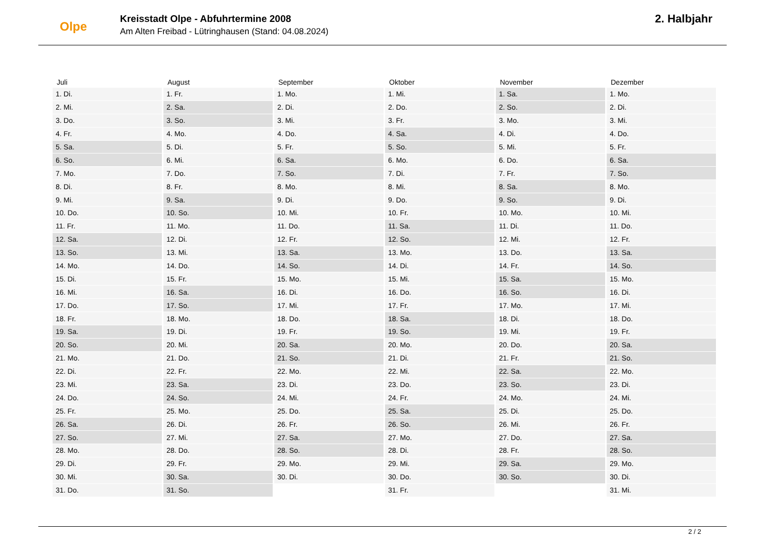Olpe
Kreisstadt Olpe - Abfuhrtermine 2008
Am Alten Freibad - Lütringhausen (Stand: 04.08.2024)
2. Halbjahr
| Juli | August | September | Oktober | November | Dezember |
| --- | --- | --- | --- | --- | --- |
| 1. Di. | 1. Fr. | 1. Mo. | 1. Mi. | 1. Sa. | 1. Mo. |
| 2. Mi. | 2. Sa. | 2. Di. | 2. Do. | 2. So. | 2. Di. |
| 3. Do. | 3. So. | 3. Mi. | 3. Fr. | 3. Mo. | 3. Mi. |
| 4. Fr. | 4. Mo. | 4. Do. | 4. Sa. | 4. Di. | 4. Do. |
| 5. Sa. | 5. Di. | 5. Fr. | 5. So. | 5. Mi. | 5. Fr. |
| 6. So. | 6. Mi. | 6. Sa. | 6. Mo. | 6. Do. | 6. Sa. |
| 7. Mo. | 7. Do. | 7. So. | 7. Di. | 7. Fr. | 7. So. |
| 8. Di. | 8. Fr. | 8. Mo. | 8. Mi. | 8. Sa. | 8. Mo. |
| 9. Mi. | 9. Sa. | 9. Di. | 9. Do. | 9. So. | 9. Di. |
| 10. Do. | 10. So. | 10. Mi. | 10. Fr. | 10. Mo. | 10. Mi. |
| 11. Fr. | 11. Mo. | 11. Do. | 11. Sa. | 11. Di. | 11. Do. |
| 12. Sa. | 12. Di. | 12. Fr. | 12. So. | 12. Mi. | 12. Fr. |
| 13. So. | 13. Mi. | 13. Sa. | 13. Mo. | 13. Do. | 13. Sa. |
| 14. Mo. | 14. Do. | 14. So. | 14. Di. | 14. Fr. | 14. So. |
| 15. Di. | 15. Fr. | 15. Mo. | 15. Mi. | 15. Sa. | 15. Mo. |
| 16. Mi. | 16. Sa. | 16. Di. | 16. Do. | 16. So. | 16. Di. |
| 17. Do. | 17. So. | 17. Mi. | 17. Fr. | 17. Mo. | 17. Mi. |
| 18. Fr. | 18. Mo. | 18. Do. | 18. Sa. | 18. Di. | 18. Do. |
| 19. Sa. | 19. Di. | 19. Fr. | 19. So. | 19. Mi. | 19. Fr. |
| 20. So. | 20. Mi. | 20. Sa. | 20. Mo. | 20. Do. | 20. Sa. |
| 21. Mo. | 21. Do. | 21. So. | 21. Di. | 21. Fr. | 21. So. |
| 22. Di. | 22. Fr. | 22. Mo. | 22. Mi. | 22. Sa. | 22. Mo. |
| 23. Mi. | 23. Sa. | 23. Di. | 23. Do. | 23. So. | 23. Di. |
| 24. Do. | 24. So. | 24. Mi. | 24. Fr. | 24. Mo. | 24. Mi. |
| 25. Fr. | 25. Mo. | 25. Do. | 25. Sa. | 25. Di. | 25. Do. |
| 26. Sa. | 26. Di. | 26. Fr. | 26. So. | 26. Mi. | 26. Fr. |
| 27. So. | 27. Mi. | 27. Sa. | 27. Mo. | 27. Do. | 27. Sa. |
| 28. Mo. | 28. Do. | 28. So. | 28. Di. | 28. Fr. | 28. So. |
| 29. Di. | 29. Fr. | 29. Mo. | 29. Mi. | 29. Sa. | 29. Mo. |
| 30. Mi. | 30. Sa. | 30. Di. | 30. Do. | 30. So. | 30. Di. |
| 31. Do. | 31. So. | | 31. Fr. | | 31. Mi. |
2 / 2